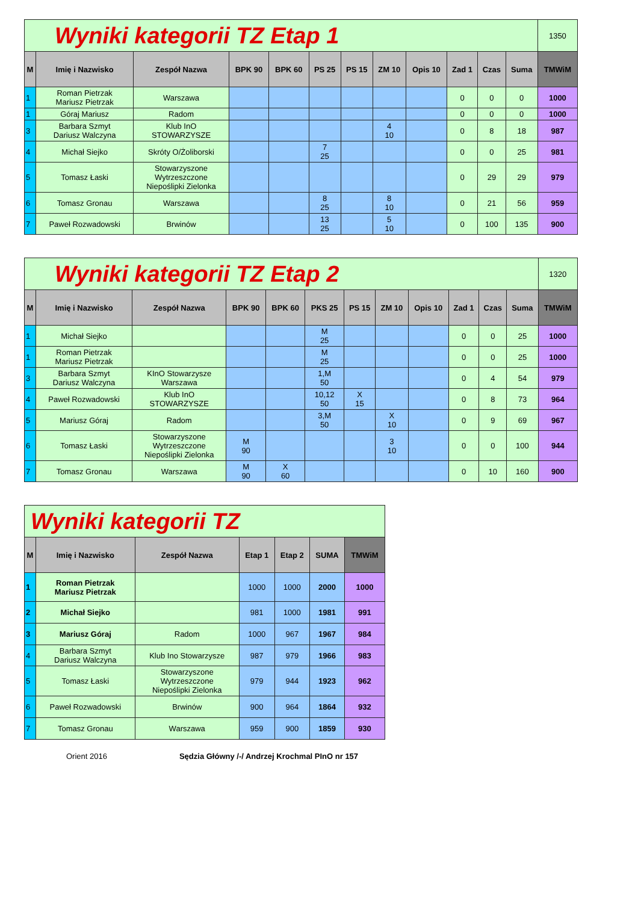| Wyniki kategorii TZ Etap 1 | | | | | | | | | | | | 1350 |
| M | Imię i Nazwisko | Zespół Nazwa | BPK 90 | BPK 60 | PS 25 | PS 15 | ZM 10 | Opis 10 | Zad 1 | Czas | Suma | TMWiM |
| 1 | Roman Pietrzak Mariusz Pietrzak | Warszawa | | | | | | | 0 | 0 | 0 | 1000 |
| 1 | Góraj Mariusz | Radom | | | | | | | 0 | 0 | 0 | 1000 |
| 3 | Barbara Szmyt Dariusz Walczyna | Klub InO STOWARZYSZE | | | | | 4 10 | | 0 | 8 | 18 | 987 |
| 4 | Michał Siejko | Skróty O/Żoliborski | | | 7 25 | | | | 0 | 0 | 25 | 981 |
| 5 | Tomasz Łaski | Stowarzyszone Wytrzeszczone Niepoślipki Zielonka | | | | | | | 0 | 29 | 29 | 979 |
| 6 | Tomasz Gronau | Warszawa | | | 8 25 | | 8 10 | | 0 | 21 | 56 | 959 |
| 7 | Paweł Rozwadowski | Brwinów | | | 13 25 | | 5 10 | | 0 | 100 | 135 | 900 |
| Wyniki kategorii TZ Etap 2 | | | | | | | | | | | | 1320 |
| M | Imię i Nazwisko | Zespół Nazwa | BPK 90 | BPK 60 | PKS 25 | PS 15 | ZM 10 | Opis 10 | Zad 1 | Czas | Suma | TMWiM |
| 1 | Michał Siejko | | | | M 25 | | | | 0 | 0 | 25 | 1000 |
| 1 | Roman Pietrzak Mariusz Pietrzak | | | | M 25 | | | | 0 | 0 | 25 | 1000 |
| 3 | Barbara Szmyt Dariusz Walczyna | KInO Stowarzysze Warszawa | | | 1,M 50 | | | | 0 | 4 | 54 | 979 |
| 4 | Paweł Rozwadowski | Klub InO STOWARZYSZE | | | 10,12 50 | X 15 | | | 0 | 8 | 73 | 964 |
| 5 | Mariusz Góraj | Radom | | | 3,M 50 | | X 10 | | 0 | 9 | 69 | 967 |
| 6 | Tomasz Łaski | Stowarzyszone Wytrzeszczone Niepoślipki Zielonka | M 90 | | | | 3 10 | | 0 | 0 | 100 | 944 |
| 7 | Tomasz Gronau | Warszawa | M 90 | X 60 | | | | | 0 | 10 | 160 | 900 |
| Wyniki kategorii TZ | | | | | | |
| M | Imię i Nazwisko | Zespół Nazwa | Etap 1 | Etap 2 | SUMA | TMWiM |
| 1 | Roman Pietrzak Mariusz Pietrzak | | 1000 | 1000 | 2000 | 1000 |
| 2 | Michał Siejko | | 981 | 1000 | 1981 | 991 |
| 3 | Mariusz Góraj | Radom | 1000 | 967 | 1967 | 984 |
| 4 | Barbara Szmyt Dariusz Walczyna | Klub Ino Stowarzysze | 987 | 979 | 1966 | 983 |
| 5 | Tomasz Łaski | Stowarzyszone Wytrzeszczone Niepoślipki Zielonka | 979 | 944 | 1923 | 962 |
| 6 | Paweł Rozwadowski | Brwinów | 900 | 964 | 1864 | 932 |
| 7 | Tomasz Gronau | Warszawa | 959 | 900 | 1859 | 930 |
Orient 2016 Sędzia Główny /-/ Andrzej Krochmal PInO nr 157